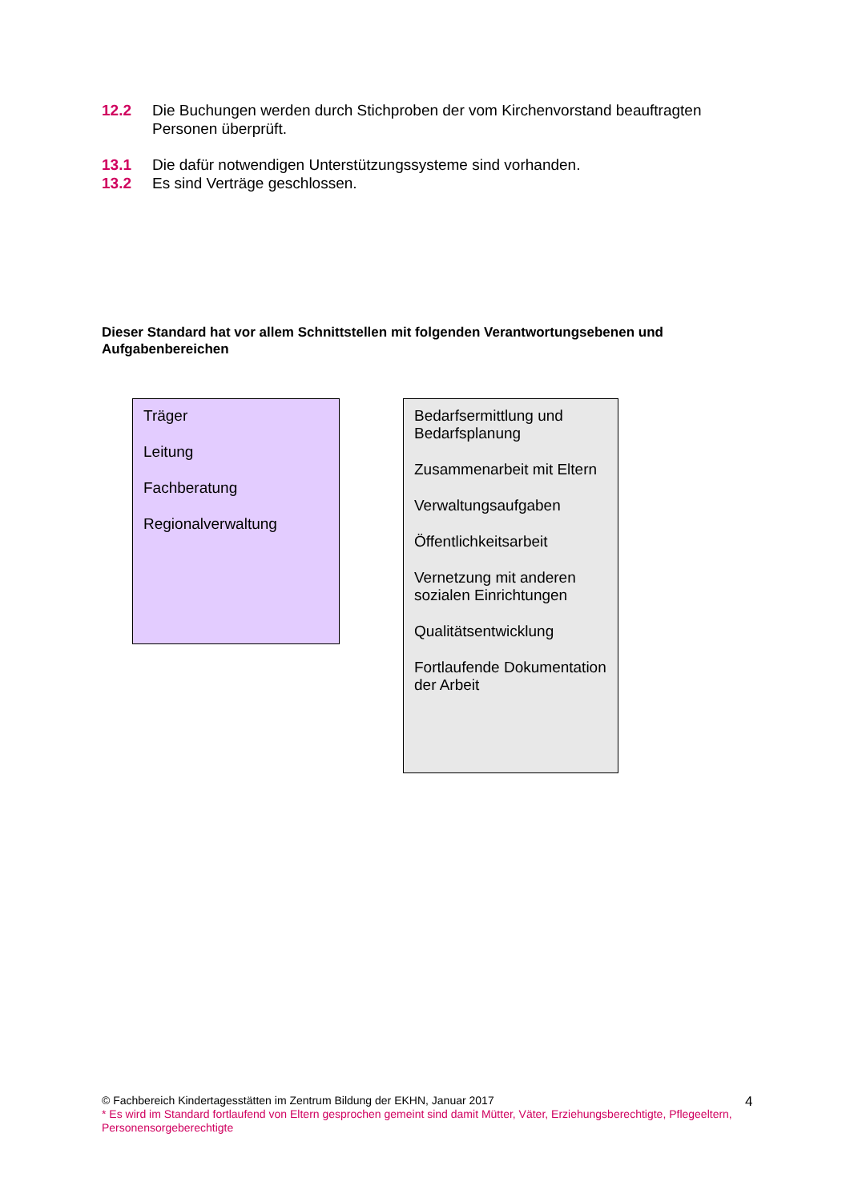12.2 Die Buchungen werden durch Stichproben der vom Kirchenvorstand beauftragten Personen überprüft.
13.1 Die dafür notwendigen Unterstützungssysteme sind vorhanden.
13.2 Es sind Verträge geschlossen.
Dieser Standard hat vor allem Schnittstellen mit folgenden Verantwortungsebenen und Aufgabenbereichen
Träger
Leitung
Fachberatung
Regionalverwaltung
Bedarfsermittlung und Bedarfsplanung
Zusammenarbeit mit Eltern
Verwaltungsaufgaben
Öffentlichkeitsarbeit
Vernetzung mit anderen sozialen Einrichtungen
Qualitätsentwicklung
Fortlaufende Dokumentation der Arbeit
© Fachbereich Kindertagesstätten im Zentrum Bildung der EKHN, Januar 2017
* Es wird im Standard fortlaufend von Eltern gesprochen gemeint sind damit Mütter, Väter, Erziehungsberechtigte, Pflegeeltern, Personensorgeberechtigte
4